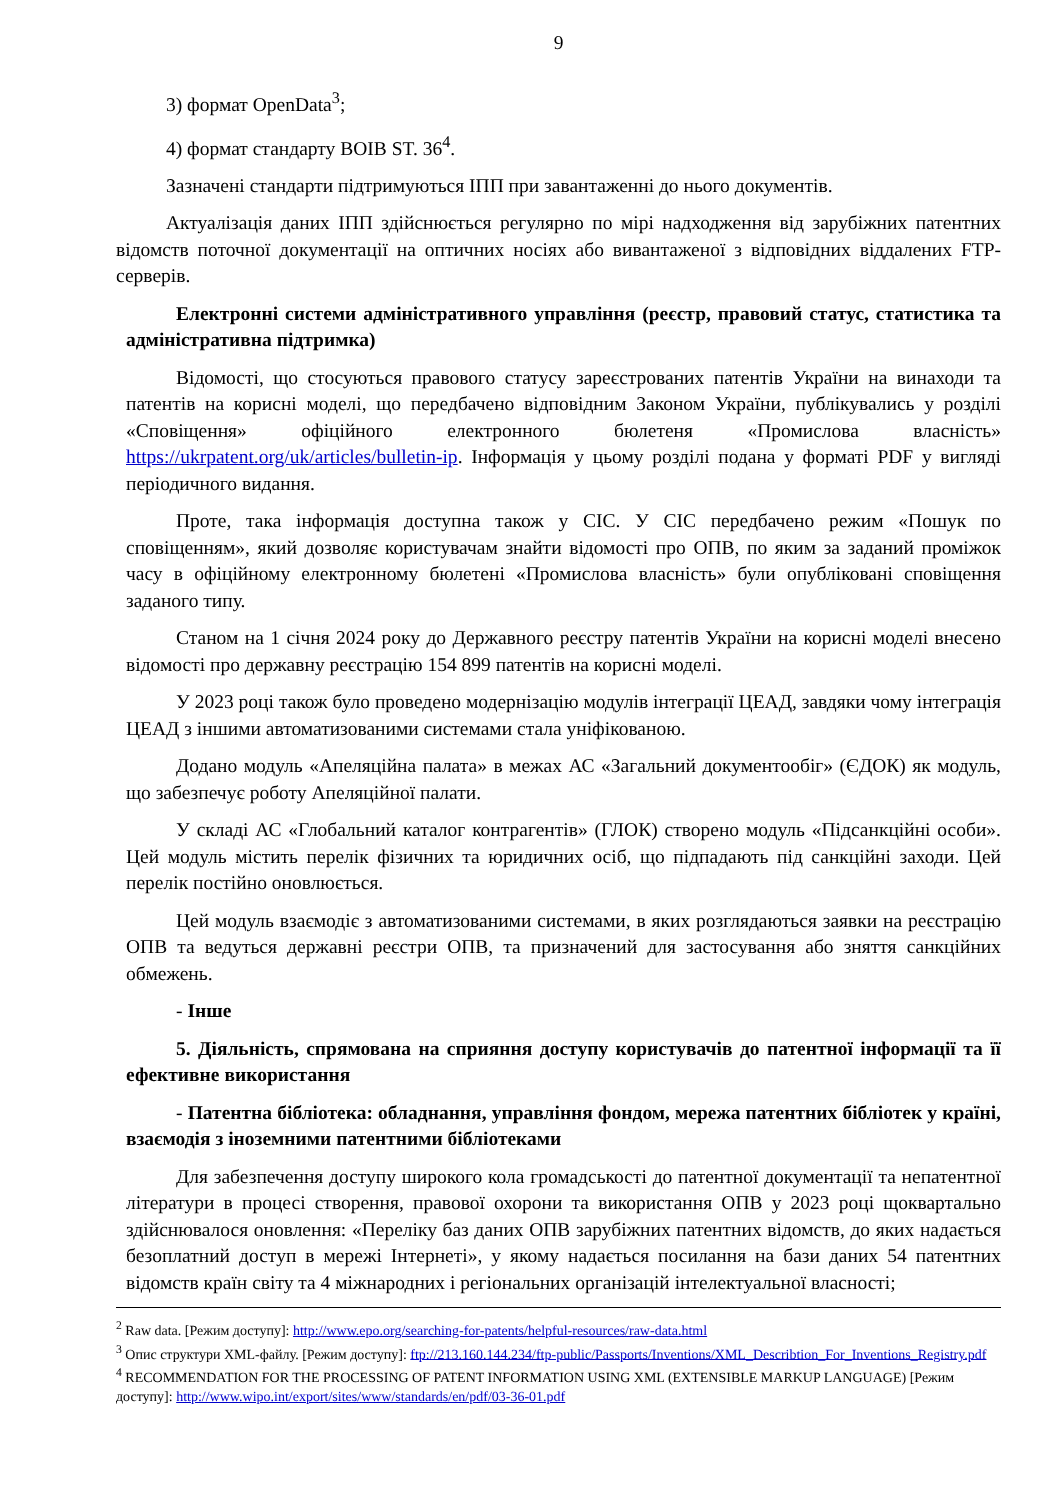9
3) формат OpenData<sup>3</sup>;
4) формат стандарту ВОІВ ST. 36<sup>4</sup>.
Зазначені стандарти підтримуються ІПП при завантаженні до нього документів.
Актуалізація даних ІПП здійснюється регулярно по мірі надходження від зарубіжних патентних відомств поточної документації на оптичних носіях або вивантаженої з відповідних віддалених FTP-серверів.
Електронні системи адміністративного управління (реєстр, правовий статус, статистика та адміністративна підтримка)
Відомості, що стосуються правового статусу зареєстрованих патентів України на винаходи та патентів на корисні моделі, що передбачено відповідним Законом України, публікувались у розділі «Сповіщення» офіційного електронного бюлетеня «Промислова власність» https://ukrpatent.org/uk/articles/bulletin-ip. Інформація у цьому розділі подана у форматі PDF у вигляді періодичного видання.
Проте, така інформація доступна також у СІС. У СІС передбачено режим «Пошук по сповіщенням», який дозволяє користувачам знайти відомості про ОПВ, по яким за заданий проміжок часу в офіційному електронному бюлетені «Промислова власність» були опубліковані сповіщення заданого типу.
Станом на 1 січня 2024 року до Державного реєстру патентів України на корисні моделі внесено відомості про державну реєстрацію 154 899 патентів на корисні моделі.
У 2023 році також було проведено модернізацію модулів інтеграції ЦЕАД, завдяки чому інтеграція ЦЕАД з іншими автоматизованими системами стала уніфікованою.
Додано модуль «Апеляційна палата» в межах АС «Загальний документообіг» (ЄДОК) як модуль, що забезпечує роботу Апеляційної палати.
У складі АС «Глобальний каталог контрагентів» (ГЛОК) створено модуль «Підсанкційні особи». Цей модуль містить перелік фізичних та юридичних осіб, що підпадають під санкційні заходи. Цей перелік постійно оновлюється.
Цей модуль взаємодіє з автоматизованими системами, в яких розглядаються заявки на реєстрацію ОПВ та ведуться державні реєстри ОПВ, та призначений для застосування або зняття санкційних обмежень.
- Інше
5. Діяльність, спрямована на сприяння доступу користувачів до патентної інформації та її ефективне використання
- Патентна бібліотека: обладнання, управління фондом, мережа патентних бібліотек у країні, взаємодія з іноземними патентними бібліотеками
Для забезпечення доступу широкого кола громадськості до патентної документації та непатентної літератури в процесі створення, правової охорони та використання ОПВ у 2023 році щоквартально здійснювалося оновлення: «Переліку баз даних ОПВ зарубіжних патентних відомств, до яких надається безоплатний доступ в мережі Інтернеті», у якому надається посилання на бази даних 54 патентних відомств країн світу та 4 міжнародних і регіональних організацій інтелектуальної власності;
<sup>2</sup> Raw data. [Режим доступу]: http://www.epo.org/searching-for-patents/helpful-resources/raw-data.html
<sup>3</sup> Опис структури XML-файлу. [Режим доступу]: ftp://213.160.144.234/ftp-public/Passports/Inventions/XML_Describtion_For_Inventions_Registry.pdf
<sup>4</sup> RECOMMENDATION FOR THE PROCESSING OF PATENT INFORMATION USING XML (EXTENSIBLE MARKUP LANGUAGE) [Режим доступу]: http://www.wipo.int/export/sites/www/standards/en/pdf/03-36-01.pdf